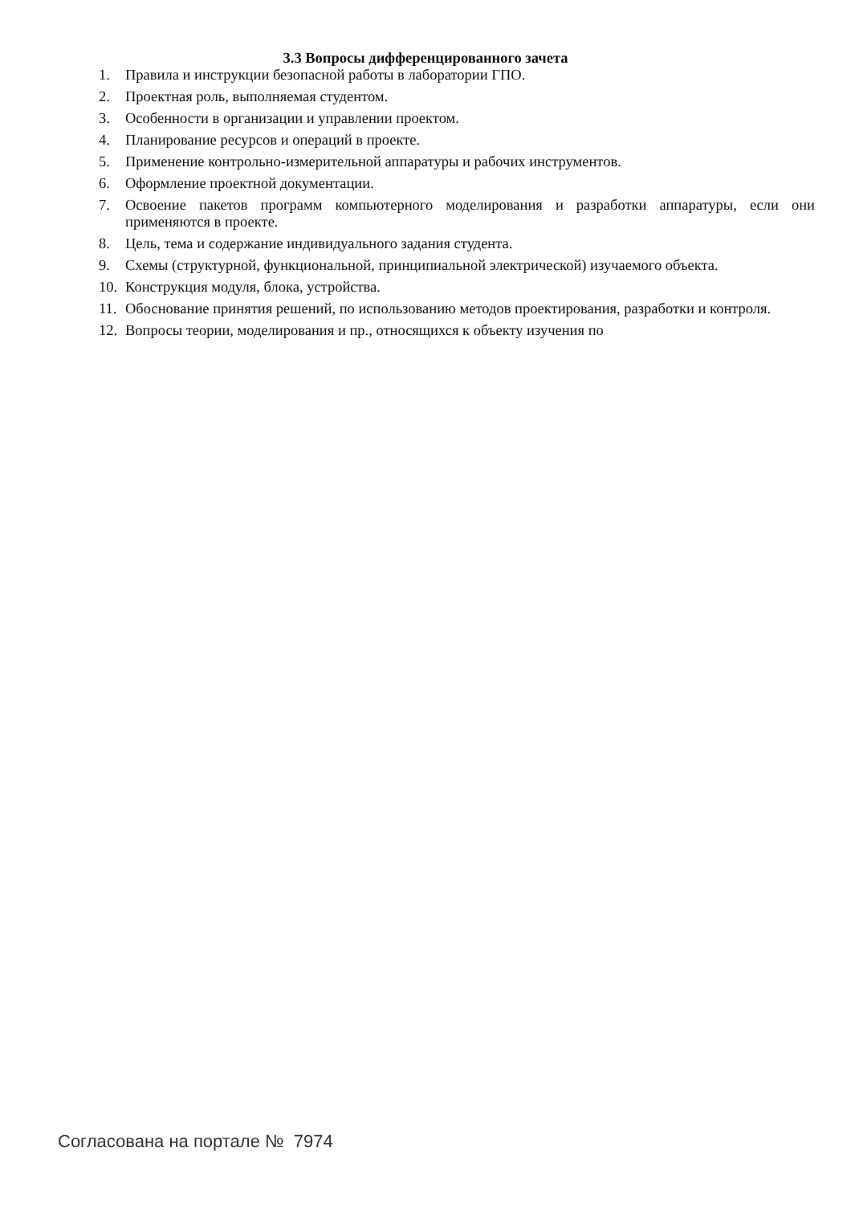3.3 Вопросы дифференцированного зачета
1. Правила и инструкции безопасной работы в лаборатории ГПО.
2. Проектная роль, выполняемая студентом.
3. Особенности в организации и управлении проектом.
4. Планирование ресурсов и операций в проекте.
5. Применение контрольно-измерительной аппаратуры и рабочих инструментов.
6. Оформление проектной документации.
7. Освоение пакетов программ компьютерного моделирования и разработки аппаратуры, если они применяются в проекте.
8. Цель, тема и содержание индивидуального задания студента.
9. Схемы (структурной, функциональной, принципиальной электрической) изучаемого объекта.
10. Конструкция модуля, блока, устройства.
11. Обоснование принятия решений, по использованию методов проектирования, разработки и контроля.
12. Вопросы теории, моделирования и пр., относящихся к объекту изучения по
Согласована на портале № 7974